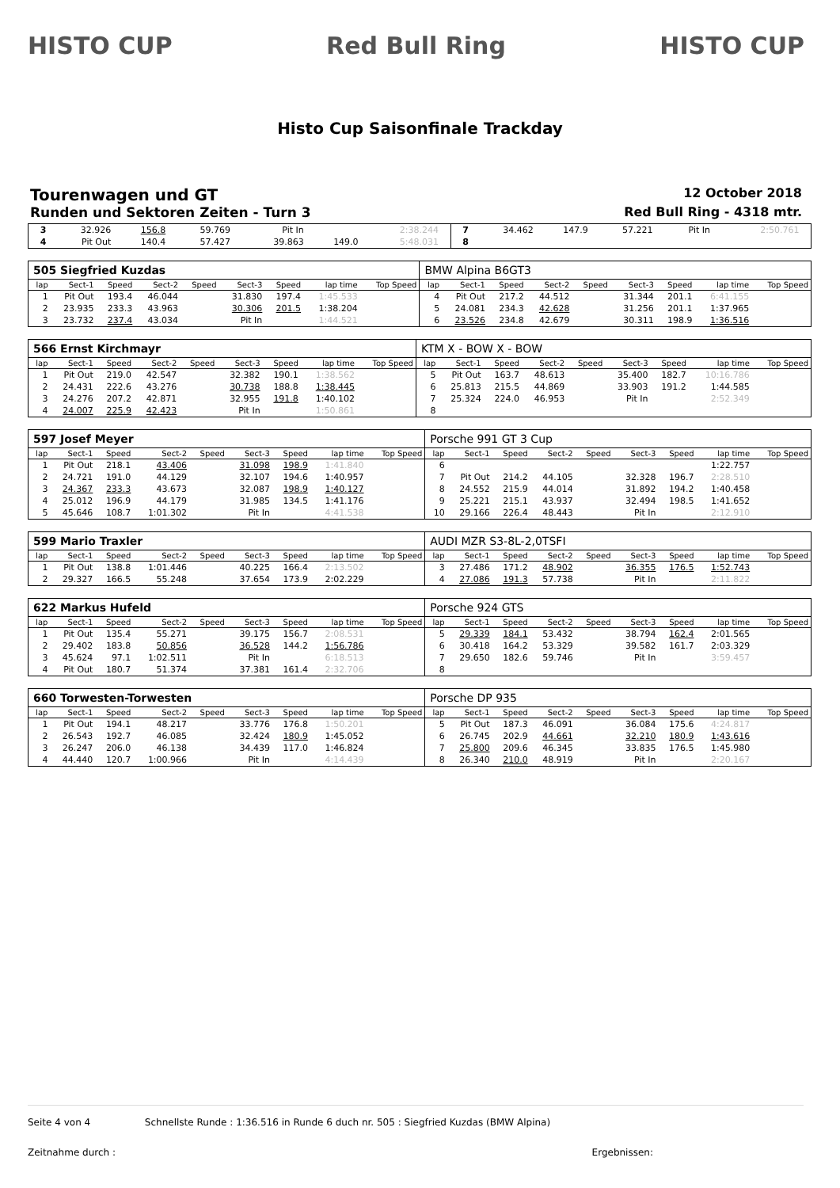HISTO CUP Red Bull Ring HISTO CUP
Histo Cup Saisonfinale Trackday
Tourenwagen und GT 12 October 2018
Runden und Sektoren Zeiten - Turn 3 Red Bull Ring - 4318 mtr.
| 3 | 32.926 | 156.8 | 59.769 | | Pit In | | 2:38.244 | | 7 | 34.462 | 147.9 | 57.221 | | Pit In | | 2:50.761 | |
| 4 | Pit Out | 140.4 | 57.427 | | 39.863 | 149.0 | 5:48.031 | | 8 | | | | | | | | |
| 505 Siegfried Kuzdas | | | | | | | | | BMW Alpina B6GT3 | | | | | | | | |
| lap | Sect-1 | Speed | Sect-2 | Speed | Sect-3 | Speed | lap time | Top Speed | lap | Sect-1 | Speed | Sect-2 | Speed | Sect-3 | Speed | lap time | Top Speed |
| 1 | Pit Out | 193.4 | 46.044 | | 31.830 | 197.4 | 1:45.533 | | 4 | Pit Out | 217.2 | 44.512 | | 31.344 | 201.1 | 6:41.155 | |
| 2 | 23.935 | 233.3 | 43.963 | | 30.306 | 201.5 | 1:38.204 | | 5 | 24.081 | 234.3 | 42.628 | | 31.256 | 201.1 | 1:37.965 | |
| 3 | 23.732 | 237.4 | 43.034 | | Pit In | | 1:44.521 | | 6 | 23.526 | 234.8 | 42.679 | | 30.311 | 198.9 | 1:36.516 | |
| 566 Ernst Kirchmayr | | | | | | | | | KTM X - BOW X - BOW | | | | | | | | |
| lap | Sect-1 | Speed | Sect-2 | Speed | Sect-3 | Speed | lap time | Top Speed | lap | Sect-1 | Speed | Sect-2 | Speed | Sect-3 | Speed | lap time | Top Speed |
| 1 | Pit Out | 219.0 | 42.547 | | 32.382 | 190.1 | 1:38.562 | | 5 | Pit Out | 163.7 | 48.613 | | 35.400 | 182.7 | 10:16.786 | |
| 2 | 24.431 | 222.6 | 43.276 | | 30.738 | 188.8 | 1:38.445 | | 6 | 25.813 | 215.5 | 44.869 | | 33.903 | 191.2 | 1:44.585 | |
| 3 | 24.276 | 207.2 | 42.871 | | 32.955 | 191.8 | 1:40.102 | | 7 | 25.324 | 224.0 | 46.953 | | Pit In | | 2:52.349 | |
| 4 | 24.007 | 225.9 | 42.423 | | Pit In | | 1:50.861 | | 8 | | | | | | | | |
| 597 Josef Meyer | | | | | | | | | Porsche 991 GT 3 Cup | | | | | | | | |
| lap | Sect-1 | Speed | Sect-2 | Speed | Sect-3 | Speed | lap time | Top Speed | lap | Sect-1 | Speed | Sect-2 | Speed | Sect-3 | Speed | lap time | Top Speed |
| 1 | Pit Out | 218.1 | 43.406 | | 31.098 | 198.9 | 1:41.840 | | 6 | | | | | | | 1:22.757 | |
| 2 | 24.721 | 191.0 | 44.129 | | 32.107 | 194.6 | 1:40.957 | | 7 | Pit Out | 214.2 | 44.105 | | 32.328 | 196.7 | 2:28.510 | |
| 3 | 24.367 | 233.3 | 43.673 | | 32.087 | 198.9 | 1:40.127 | | 8 | 24.552 | 215.9 | 44.014 | | 31.892 | 194.2 | 1:40.458 | |
| 4 | 25.012 | 196.9 | 44.179 | | 31.985 | 134.5 | 1:41.176 | | 9 | 25.221 | 215.1 | 43.937 | | 32.494 | 198.5 | 1:41.652 | |
| 5 | 45.646 | 108.7 | 1:01.302 | | Pit In | | 4:41.538 | | 10 | 29.166 | 226.4 | 48.443 | | Pit In | | 2:12.910 | |
| 599 Mario Traxler | | | | | | | | | AUDI MZR S3-8L-2,0TSFI | | | | | | | | |
| lap | Sect-1 | Speed | Sect-2 | Speed | Sect-3 | Speed | lap time | Top Speed | lap | Sect-1 | Speed | Sect-2 | Speed | Sect-3 | Speed | lap time | Top Speed |
| 1 | Pit Out | 138.8 | 1:01.446 | | 40.225 | 166.4 | 2:13.502 | | 3 | 27.486 | 171.2 | 48.902 | | 36.355 | 176.5 | 1:52.743 | |
| 2 | 29.327 | 166.5 | 55.248 | | 37.654 | 173.9 | 2:02.229 | | 4 | 27.086 | 191.3 | 57.738 | | Pit In | | 2:11.822 | |
| 622 Markus Hufeld | | | | | | | | | Porsche 924 GTS | | | | | | | | |
| lap | Sect-1 | Speed | Sect-2 | Speed | Sect-3 | Speed | lap time | Top Speed | lap | Sect-1 | Speed | Sect-2 | Speed | Sect-3 | Speed | lap time | Top Speed |
| 1 | Pit Out | 135.4 | 55.271 | | 39.175 | 156.7 | 2:08.531 | | 5 | 29.339 | 184.1 | 53.432 | | 38.794 | 162.4 | 2:01.565 | |
| 2 | 29.402 | 183.8 | 50.856 | | 36.528 | 144.2 | 1:56.786 | | 6 | 30.418 | 164.2 | 53.329 | | 39.582 | 161.7 | 2:03.329 | |
| 3 | 45.624 | 97.1 | 1:02.511 | | Pit In | | 6:18.513 | | 7 | 29.650 | 182.6 | 59.746 | | Pit In | | 3:59.457 | |
| 4 | Pit Out | 180.7 | 51.374 | | 37.381 | 161.4 | 2:32.706 | | 8 | | | | | | | | |
| 660 Torwesten-Torwesten | | | | | | | | | Porsche DP 935 | | | | | | | | |
| lap | Sect-1 | Speed | Sect-2 | Speed | Sect-3 | Speed | lap time | Top Speed | lap | Sect-1 | Speed | Sect-2 | Speed | Sect-3 | Speed | lap time | Top Speed |
| 1 | Pit Out | 194.1 | 48.217 | | 33.776 | 176.8 | 1:50.201 | | 5 | Pit Out | 187.3 | 46.091 | | 36.084 | 175.6 | 4:24.817 | |
| 2 | 26.543 | 192.7 | 46.085 | | 32.424 | 180.9 | 1:45.052 | | 6 | 26.745 | 202.9 | 44.661 | | 32.210 | 180.9 | 1:43.616 | |
| 3 | 26.247 | 206.0 | 46.138 | | 34.439 | 117.0 | 1:46.824 | | 7 | 25.800 | 209.6 | 46.345 | | 33.835 | 176.5 | 1:45.980 | |
| 4 | 44.440 | 120.7 | 1:00.966 | | Pit In | | 4:14.439 | | 8 | 26.340 | 210.0 | 48.919 | | Pit In | | 2:20.167 | |
Seite 4 von 4 Schnellste Runde : 1:36.516 in Runde 6 duch nr. 505 : Siegfried Kuzdas (BMW Alpina)
Zeitnahme durch : Ergebnissen: